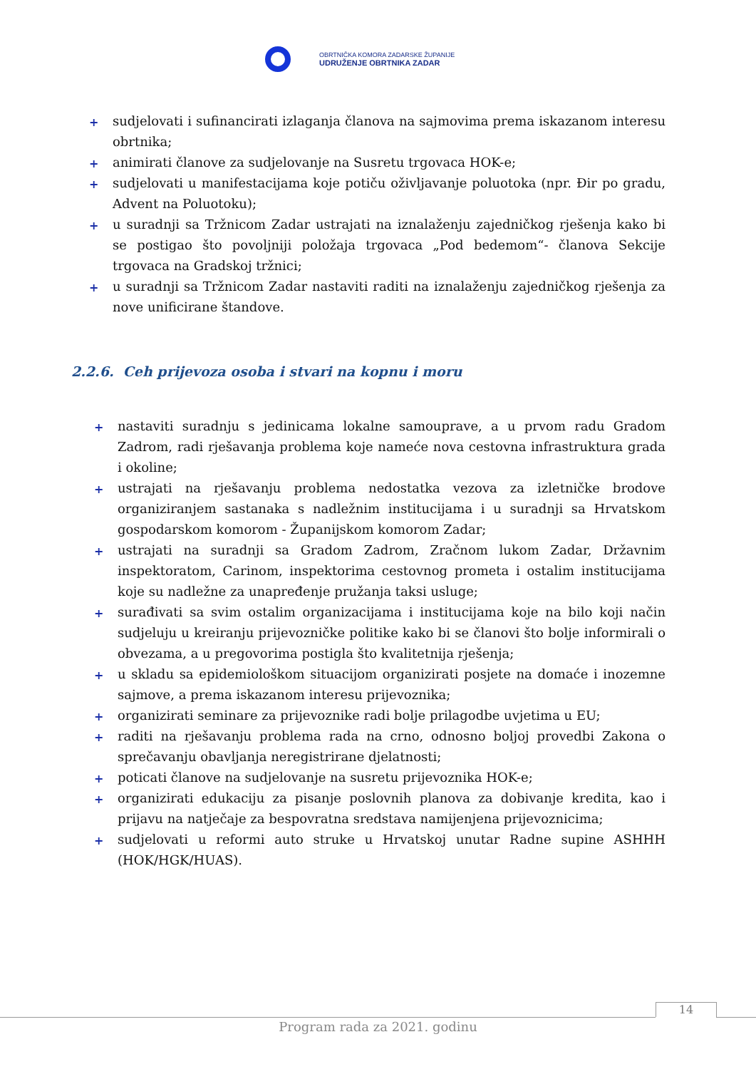OBRTNIČKA KOMORA ZADARSKE ŽUPANIJE
UDRUŽENJE OBRTNIKA ZADAR
+ sudjelovati i sufinancirati izlaganja članova na sajmovima prema iskazanom interesu obrtnika;
+ animirati članove za sudjelovanje na Susretu trgovaca HOK-e;
+ sudjelovati u manifestacijama koje potiču oživljavanje poluotoka (npr. Đir po gradu, Advent na Poluotoku);
+ u suradnji sa Tržnicom Zadar ustrajati na iznalaženju zajedničkog rješenja kako bi se postigao što povoljniji položaja trgovaca „Pod bedemom“- članova Sekcije trgovaca na Gradskoj tržnici;
+ u suradnji sa Tržnicom Zadar nastaviti raditi na iznalaženju zajedničkog rješenja za nove unificirane štandove.
2.2.6. Ceh prijevoza osoba i stvari na kopnu i moru
+ nastaviti suradnju s jedinicama lokalne samouprave, a u prvom radu Gradom Zadrom, radi rješavanja problema koje nameće nova cestovna infrastruktura grada i okoline;
+ ustrajati na rješavanju problema nedostatka vezova za izletničke brodove organiziranjem sastanaka s nadležnim institucijama i u suradnji sa Hrvatskom gospodarskom komorom - Županijskom komorom Zadar;
+ ustrajati na suradnji sa Gradom Zadrom, Zračnom lukom Zadar, Državnim inspektoratom, Carinom, inspektorima cestovnog prometa i ostalim institucijama koje su nadležne za unapređenje pružanja taksi usluge;
+ surađivati sa svim ostalim organizacijama i institucijama koje na bilo koji način sudjeluju u kreiranju prijevozničke politike kako bi se članovi što bolje informirali o obvezama, a u pregovorima postigla što kvalitetnija rješenja;
+ u skladu sa epidemiološkom situacijom organizirati posjete na domaće i inozemne sajmove, a prema iskazanom interesu prijevoznika;
+ organizirati seminare za prijevoznike radi bolje prilagodbe uvjetima u EU;
+ raditi na rješavanju problema rada na crno, odnosno boljoj provedbi Zakona o sprečavanju obavljanja neregistrirane djelatnosti;
+ poticati članove na sudjelovanje na susretu prijevoznika HOK-e;
+ organizirati edukaciju za pisanje poslovnih planova za dobivanje kredita, kao i prijavu na natječaje za bespovratna sredstava namijenjena prijevoznicima;
+ sudjelovati u reformi auto struke u Hrvatskoj unutar Radne supine ASHHH (HOK/HGK/HUAS).
14
Program rada za 2021. godinu